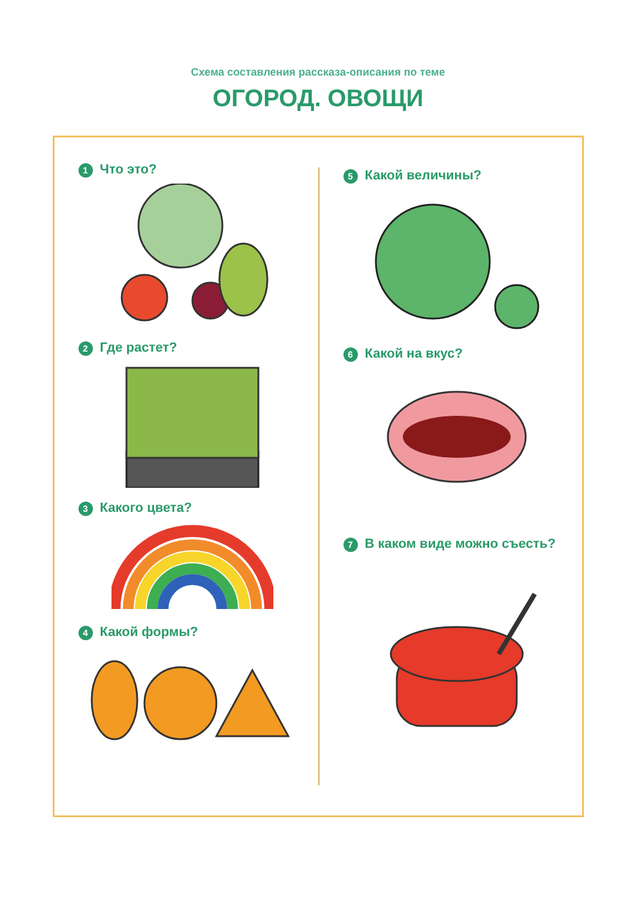Схема составления рассказа-описания по теме
ОГОРОД. ОВОЩИ
1 Что это?
2 Где растет?
3 Какого цвета?
4 Какой формы?
5 Какой величины?
6 Какой на вкус?
7 В каком виде можно съесть?